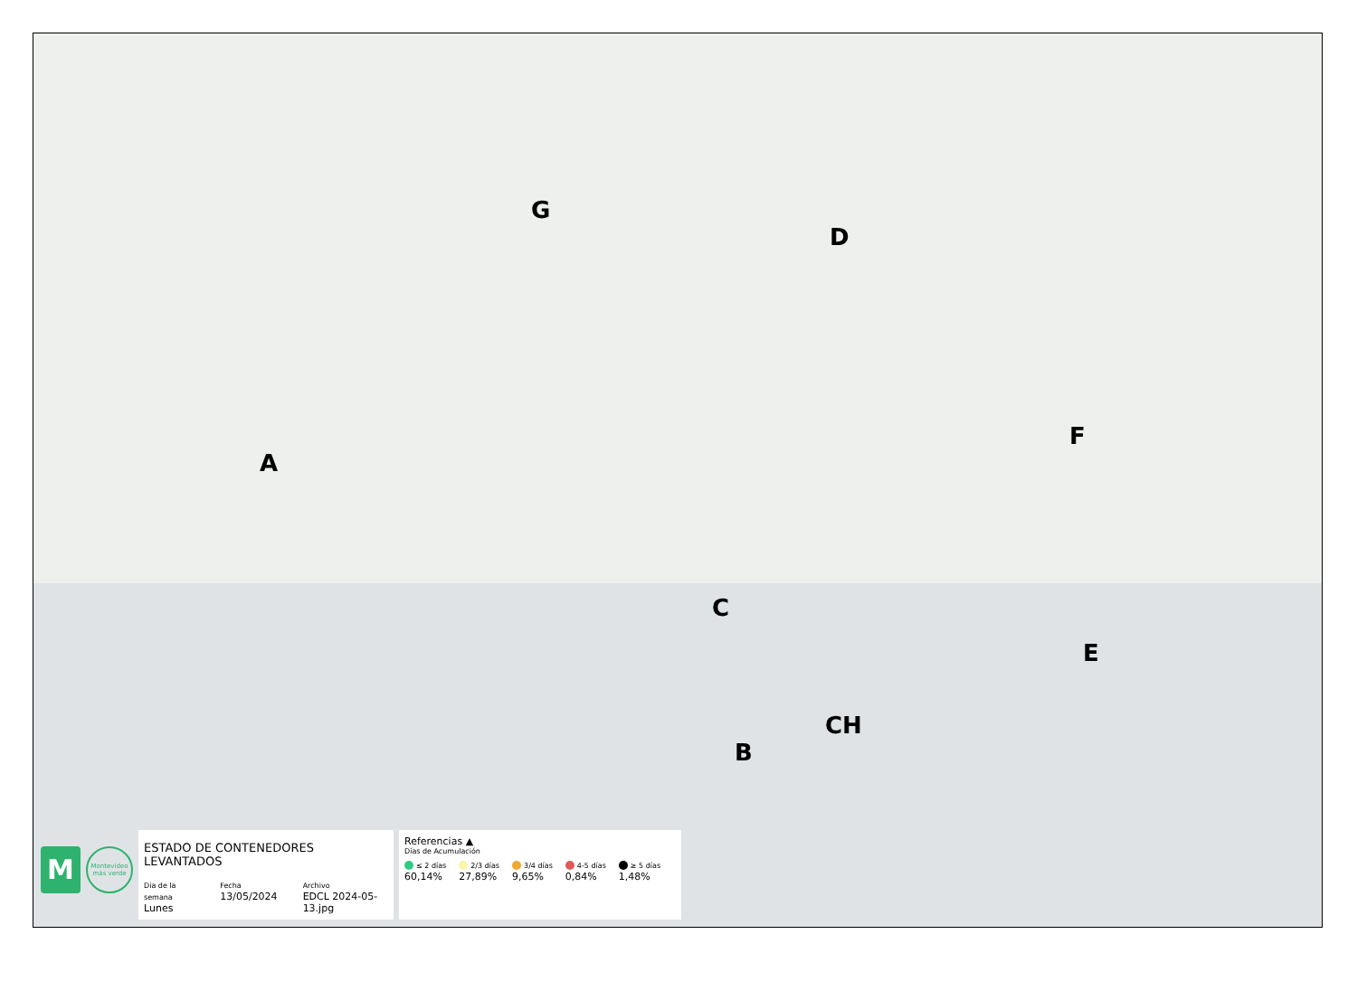G
D
A
F
C
E
CH
B
M
Montevideo más verde
ESTADO DE CONTENEDORES LEVANTADOS
Dia de la semana
Lunes
Fecha
13/05/2024
Archivo
EDCL 2024-05-13.jpg
Referencias ▲
Días de Acumulación
≤ 2 días
60,14%
2/3 días
27,89%
3/4 días
9,65%
4-5 días
0,84%
≥ 5 días
1,48%